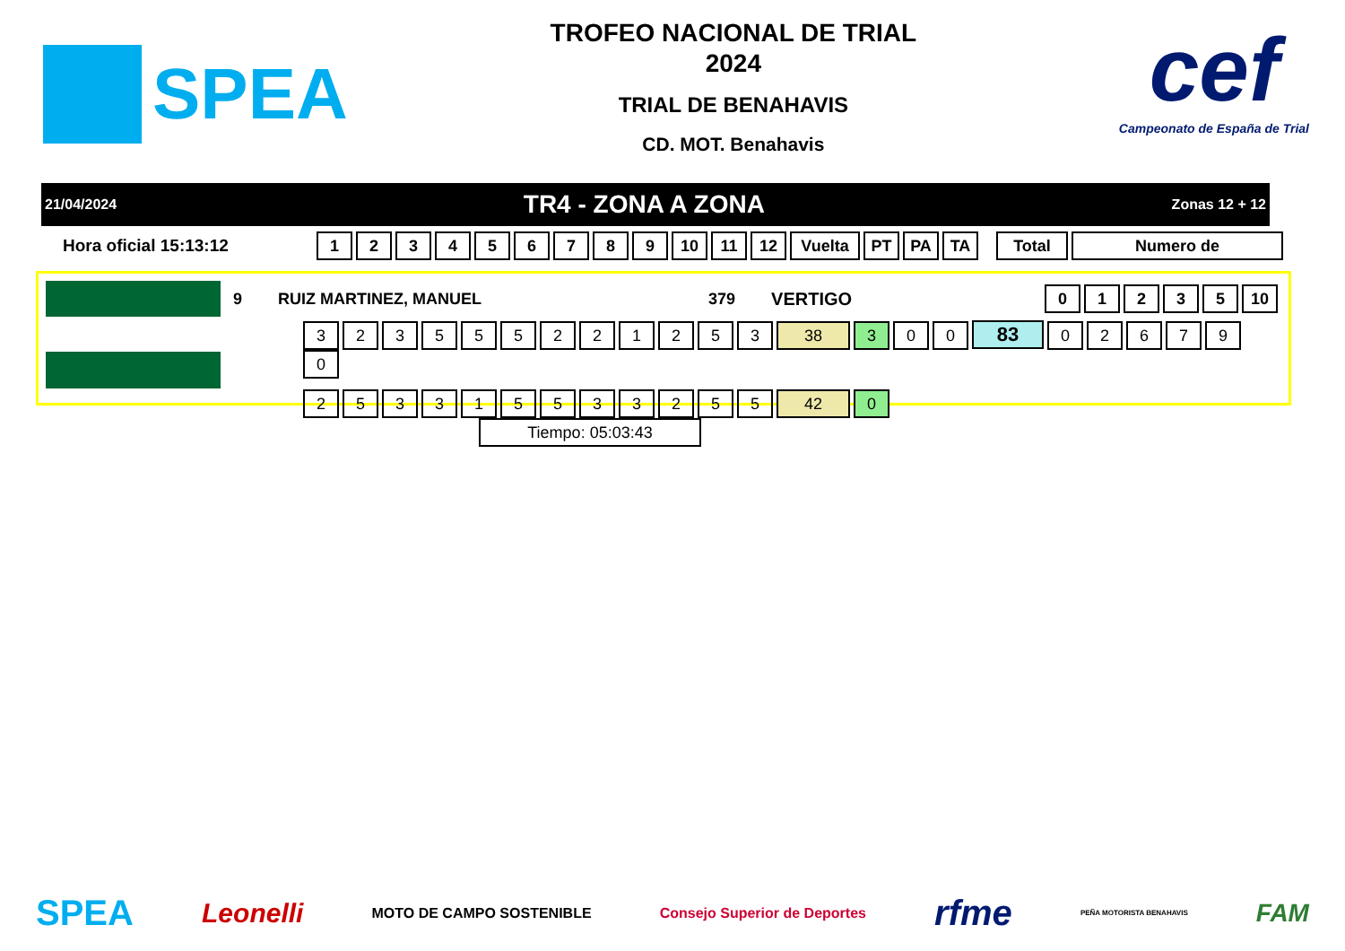SPEA
TROFEO NACIONAL DE TRIAL
2024
TRIAL DE BENAHAVIS
CD. MOT. Benahavis
cef
Campeonato de España de Trial
21/04/2024 TR4 - ZONA A ZONA Zonas 12 + 12
Hora oficial 15:13:12 123456789 10 11 12 Vuelta PT PA TA Total Numero de
9 RUIZ MARTINEZ, MANUEL 379 VERTIGO 01235 10
323555221253 38 3 0 0 83 026790
253315533255 42 0 Tiempo: 05:03:43
SPEA Leonelli MOTO DE CAMPO SOSTENIBLE Consejo Superior de Deportes rfme PEÑA MOTORISTA BENAHAVIS FAM